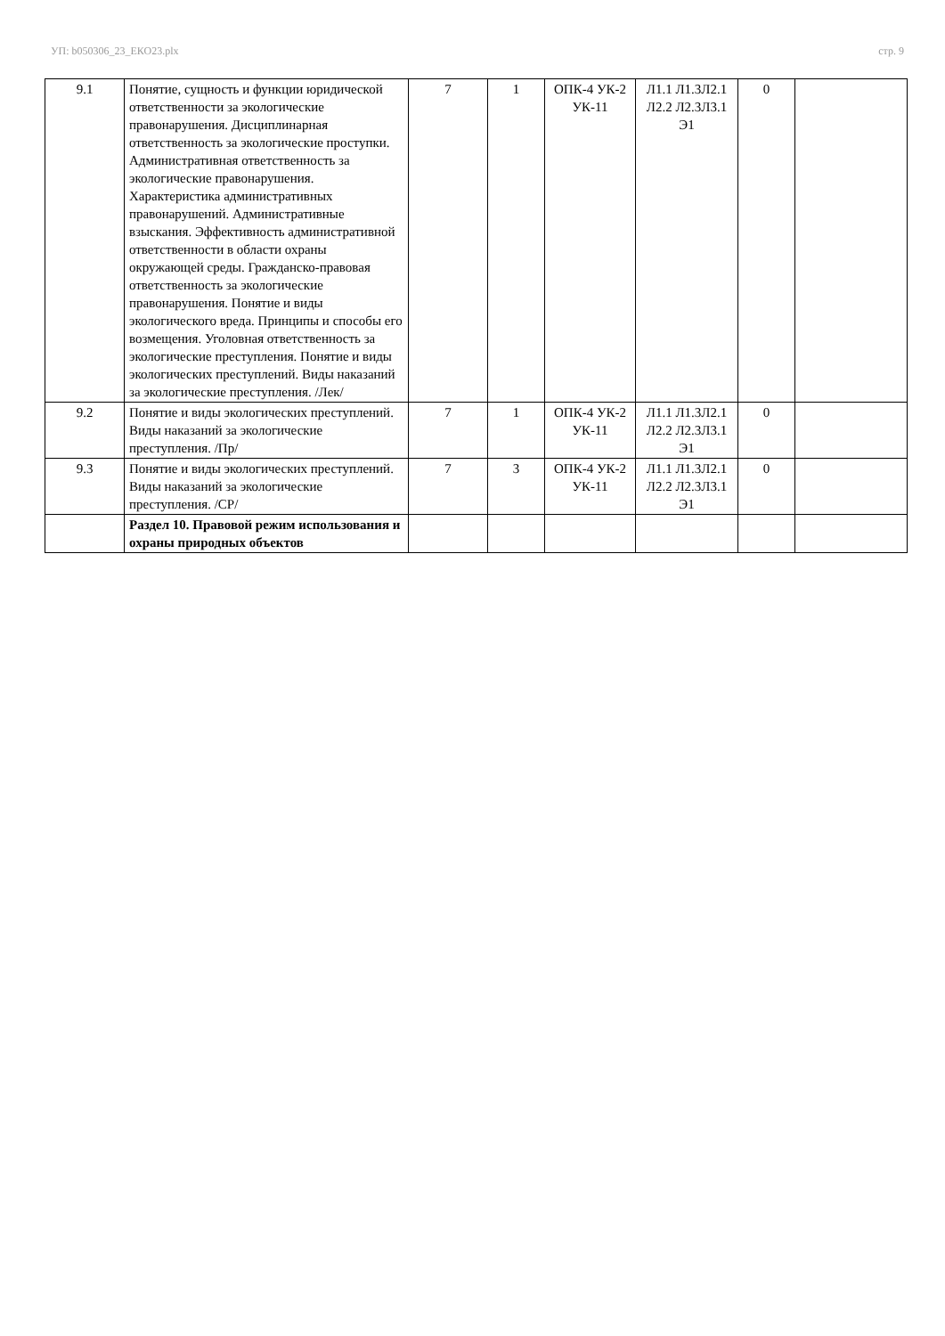УП: b050306_23_ЕКО23.plx стр. 9
| 9.1 | Понятие, сущность и функции юридической ответственности за экологические правонарушения. Дисциплинарная ответственность за экологические проступки. Административная ответственность за экологические правонарушения. Характеристика административных правонарушений. Административные взыскания. Эффективность административной ответственности в области охраны окружающей среды. Гражданско-правовая ответственность за экологические правонарушения. Понятие и виды экологического вреда. Принципы и способы его возмещения. Уголовная ответственность за экологические преступления. Понятие и виды экологических преступлений. Виды наказаний за экологические преступления. /Лек/ | 7 | 1 | ОПК-4 УК-2 УК-11 | Л1.1 Л1.3Л2.1 Л2.2 Л2.3Л3.1 Э1 | 0 | |
| 9.2 | Понятие и виды экологических преступлений. Виды наказаний за экологические преступления. /Пр/ | 7 | 1 | ОПК-4 УК-2 УК-11 | Л1.1 Л1.3Л2.1 Л2.2 Л2.3Л3.1 Э1 | 0 | |
| 9.3 | Понятие и виды экологических преступлений. Виды наказаний за экологические преступления. /СР/ | 7 | 3 | ОПК-4 УК-2 УК-11 | Л1.1 Л1.3Л2.1 Л2.2 Л2.3Л3.1 Э1 | 0 | |
| | Раздел 10. Правовой режим использования и охраны природных объектов | | | | | | |